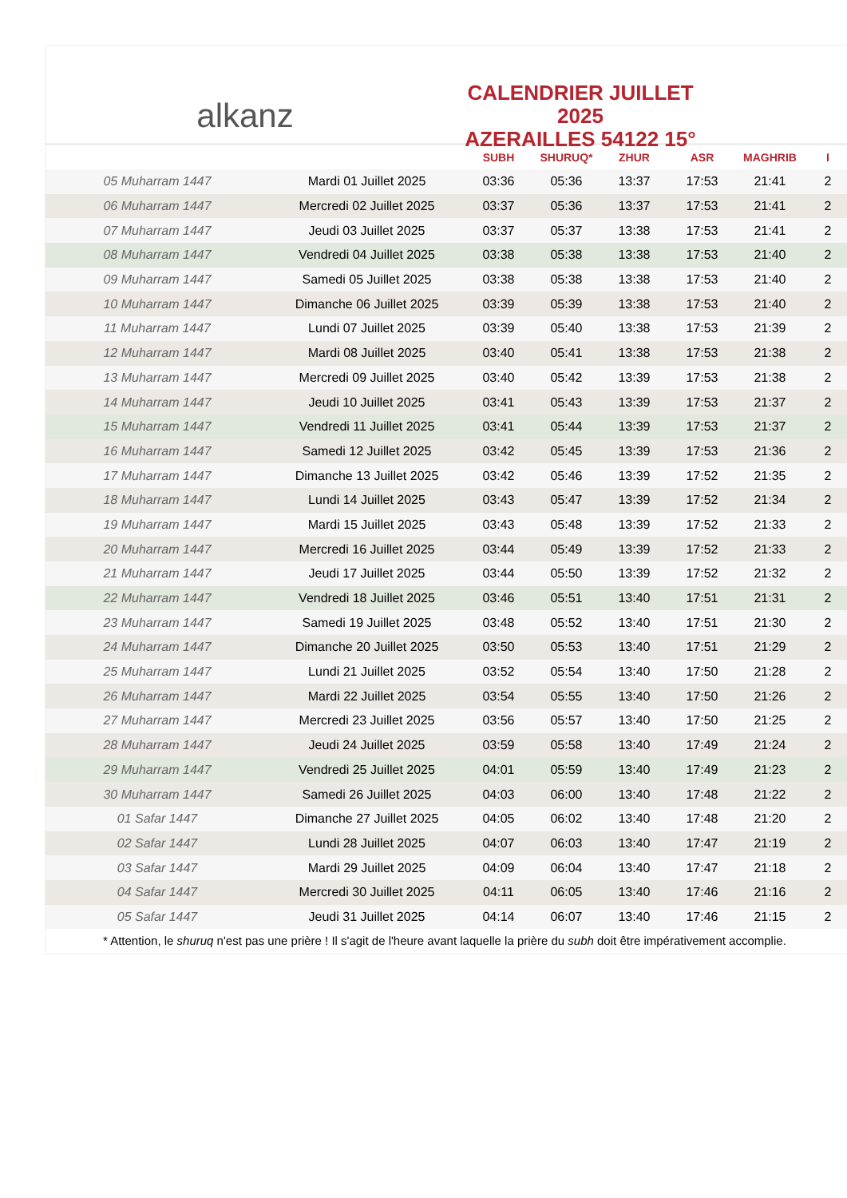alkanz
CALENDRIER JUILLET 2025
AZERAILLES 54122 15°
| | | SUBH | SHURUQ* | ZHUR | ASR | MAGHRIB | I |
| --- | --- | --- | --- | --- | --- | --- | --- |
| 05 Muharram 1447 | Mardi 01 Juillet 2025 | 03:36 | 05:36 | 13:37 | 17:53 | 21:41 | 2 |
| 06 Muharram 1447 | Mercredi 02 Juillet 2025 | 03:37 | 05:36 | 13:37 | 17:53 | 21:41 | 2 |
| 07 Muharram 1447 | Jeudi 03 Juillet 2025 | 03:37 | 05:37 | 13:38 | 17:53 | 21:41 | 2 |
| 08 Muharram 1447 | Vendredi 04 Juillet 2025 | 03:38 | 05:38 | 13:38 | 17:53 | 21:40 | 2 |
| 09 Muharram 1447 | Samedi 05 Juillet 2025 | 03:38 | 05:38 | 13:38 | 17:53 | 21:40 | 2 |
| 10 Muharram 1447 | Dimanche 06 Juillet 2025 | 03:39 | 05:39 | 13:38 | 17:53 | 21:40 | 2 |
| 11 Muharram 1447 | Lundi 07 Juillet 2025 | 03:39 | 05:40 | 13:38 | 17:53 | 21:39 | 2 |
| 12 Muharram 1447 | Mardi 08 Juillet 2025 | 03:40 | 05:41 | 13:38 | 17:53 | 21:38 | 2 |
| 13 Muharram 1447 | Mercredi 09 Juillet 2025 | 03:40 | 05:42 | 13:39 | 17:53 | 21:38 | 2 |
| 14 Muharram 1447 | Jeudi 10 Juillet 2025 | 03:41 | 05:43 | 13:39 | 17:53 | 21:37 | 2 |
| 15 Muharram 1447 | Vendredi 11 Juillet 2025 | 03:41 | 05:44 | 13:39 | 17:53 | 21:37 | 2 |
| 16 Muharram 1447 | Samedi 12 Juillet 2025 | 03:42 | 05:45 | 13:39 | 17:53 | 21:36 | 2 |
| 17 Muharram 1447 | Dimanche 13 Juillet 2025 | 03:42 | 05:46 | 13:39 | 17:52 | 21:35 | 2 |
| 18 Muharram 1447 | Lundi 14 Juillet 2025 | 03:43 | 05:47 | 13:39 | 17:52 | 21:34 | 2 |
| 19 Muharram 1447 | Mardi 15 Juillet 2025 | 03:43 | 05:48 | 13:39 | 17:52 | 21:33 | 2 |
| 20 Muharram 1447 | Mercredi 16 Juillet 2025 | 03:44 | 05:49 | 13:39 | 17:52 | 21:33 | 2 |
| 21 Muharram 1447 | Jeudi 17 Juillet 2025 | 03:44 | 05:50 | 13:39 | 17:52 | 21:32 | 2 |
| 22 Muharram 1447 | Vendredi 18 Juillet 2025 | 03:46 | 05:51 | 13:40 | 17:51 | 21:31 | 2 |
| 23 Muharram 1447 | Samedi 19 Juillet 2025 | 03:48 | 05:52 | 13:40 | 17:51 | 21:30 | 2 |
| 24 Muharram 1447 | Dimanche 20 Juillet 2025 | 03:50 | 05:53 | 13:40 | 17:51 | 21:29 | 2 |
| 25 Muharram 1447 | Lundi 21 Juillet 2025 | 03:52 | 05:54 | 13:40 | 17:50 | 21:28 | 2 |
| 26 Muharram 1447 | Mardi 22 Juillet 2025 | 03:54 | 05:55 | 13:40 | 17:50 | 21:26 | 2 |
| 27 Muharram 1447 | Mercredi 23 Juillet 2025 | 03:56 | 05:57 | 13:40 | 17:50 | 21:25 | 2 |
| 28 Muharram 1447 | Jeudi 24 Juillet 2025 | 03:59 | 05:58 | 13:40 | 17:49 | 21:24 | 2 |
| 29 Muharram 1447 | Vendredi 25 Juillet 2025 | 04:01 | 05:59 | 13:40 | 17:49 | 21:23 | 2 |
| 30 Muharram 1447 | Samedi 26 Juillet 2025 | 04:03 | 06:00 | 13:40 | 17:48 | 21:22 | 2 |
| 01 Safar 1447 | Dimanche 27 Juillet 2025 | 04:05 | 06:02 | 13:40 | 17:48 | 21:20 | 2 |
| 02 Safar 1447 | Lundi 28 Juillet 2025 | 04:07 | 06:03 | 13:40 | 17:47 | 21:19 | 2 |
| 03 Safar 1447 | Mardi 29 Juillet 2025 | 04:09 | 06:04 | 13:40 | 17:47 | 21:18 | 2 |
| 04 Safar 1447 | Mercredi 30 Juillet 2025 | 04:11 | 06:05 | 13:40 | 17:46 | 21:16 | 2 |
| 05 Safar 1447 | Jeudi 31 Juillet 2025 | 04:14 | 06:07 | 13:40 | 17:46 | 21:15 | 2 |
* Attention, le shuruq n'est pas une prière ! Il s'agit de l'heure avant laquelle la prière du subh doit être impérativement accomplie.